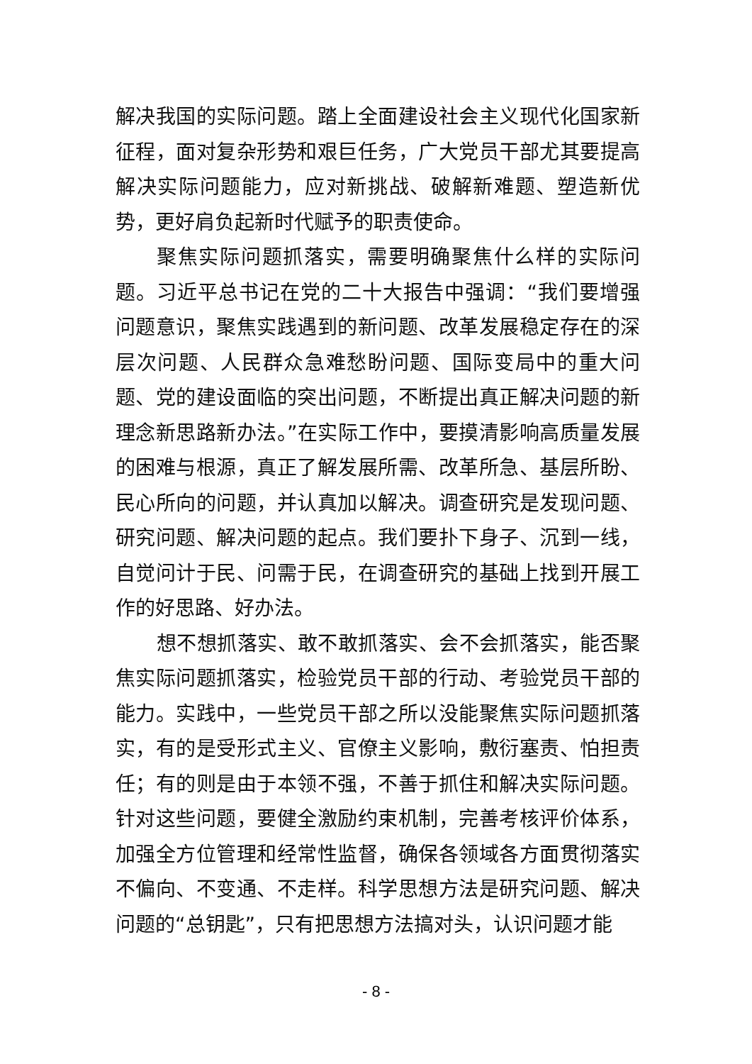解决我国的实际问题。踏上全面建设社会主义现代化国家新征程，面对复杂形势和艰巨任务，广大党员干部尤其要提高解决实际问题能力，应对新挑战、破解新难题、塑造新优势，更好肩负起新时代赋予的职责使命。
聚焦实际问题抓落实，需要明确聚焦什么样的实际问题。习近平总书记在党的二十大报告中强调：“我们要增强问题意识，聚焦实践遇到的新问题、改革发展稳定存在的深层次问题、人民群众急难愁盼问题、国际变局中的重大问题、党的建设面临的突出问题，不断提出真正解决问题的新理念新思路新办法。”在实际工作中，要摸清影响高质量发展的困难与根源，真正了解发展所需、改革所急、基层所盼、民心所向的问题，并认真加以解决。调查研究是发现问题、研究问题、解决问题的起点。我们要扑下身子、沉到一线，自觉问计于民、问需于民，在调查研究的基础上找到开展工作的好思路、好办法。
想不想抓落实、敢不敢抓落实、会不会抓落实，能否聚焦实际问题抓落实，检验党员干部的行动、考验党员干部的能力。实践中，一些党员干部之所以没能聚焦实际问题抓落实，有的是受形式主义、官僚主义影响，敷衍塞责、怕担责任；有的则是由于本领不强，不善于抓住和解决实际问题。针对这些问题，要健全激励约束机制，完善考核评价体系，加强全方位管理和经常性监督，确保各领域各方面贯彻落实不偏向、不变通、不走样。科学思想方法是研究问题、解决问题的“总钥匙”，只有把思想方法搞对头，认识问题才能
- 8 -